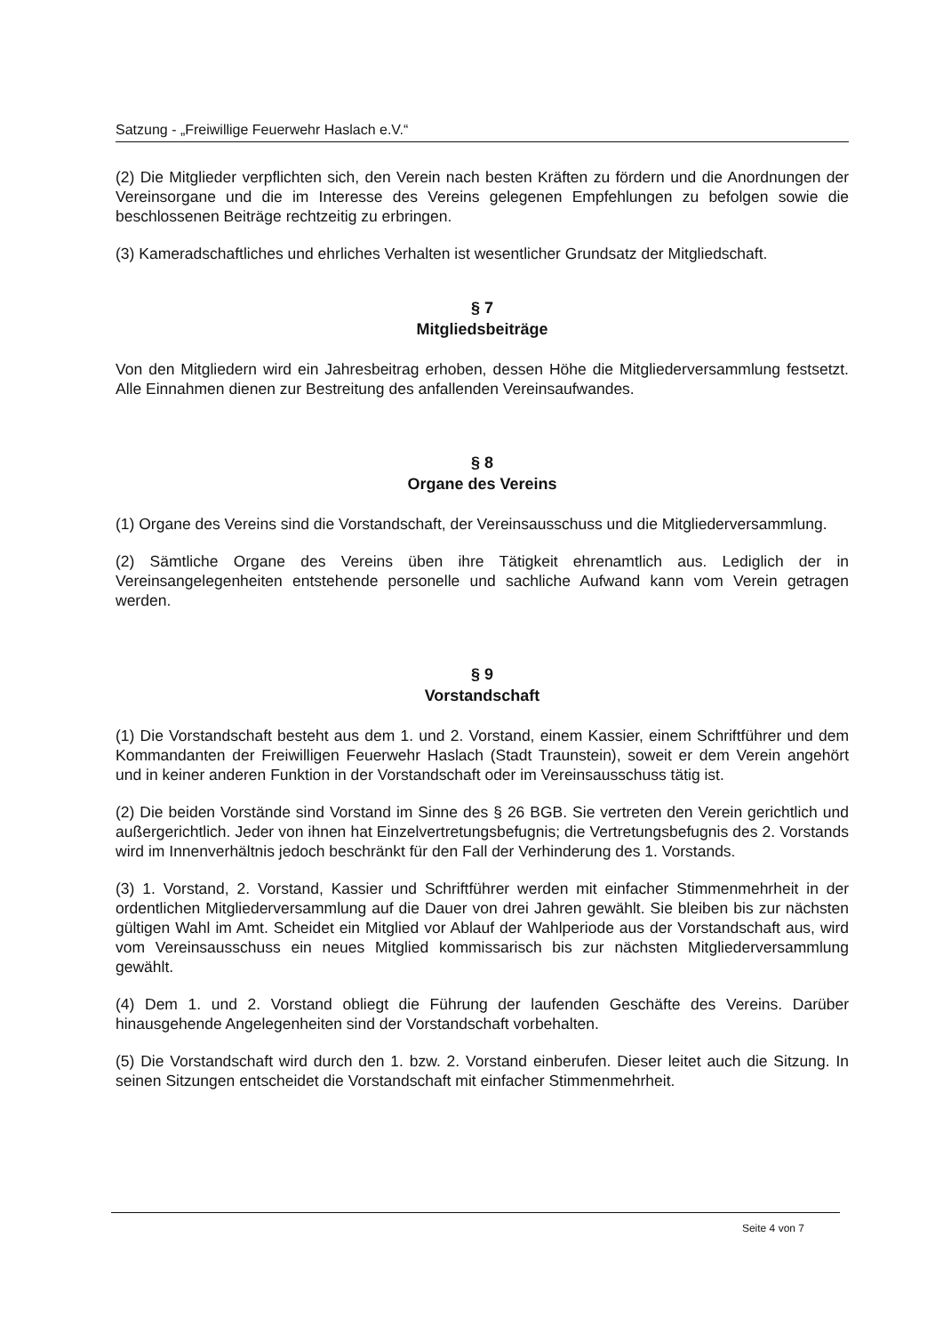Satzung - „Freiwillige Feuerwehr Haslach e.V.“
(2) Die Mitglieder verpflichten sich, den Verein nach besten Kräften zu fördern und die Anordnungen der Vereinsorgane und die im Interesse des Vereins gelegenen Empfehlungen zu befolgen sowie die beschlossenen Beiträge rechtzeitig zu erbringen.
(3) Kameradschaftliches und ehrliches Verhalten ist wesentlicher Grundsatz der Mitgliedschaft.
§ 7
Mitgliedsbeiträge
Von den Mitgliedern wird ein Jahresbeitrag erhoben, dessen Höhe die Mitgliederversammlung festsetzt. Alle Einnahmen dienen zur Bestreitung des anfallenden Vereinsaufwandes.
§ 8
Organe des Vereins
(1) Organe des Vereins sind die Vorstandschaft, der Vereinsausschuss und die Mitgliederversammlung.
(2) Sämtliche Organe des Vereins üben ihre Tätigkeit ehrenamtlich aus. Lediglich der in Vereinsangelegenheiten entstehende personelle und sachliche Aufwand kann vom Verein getragen werden.
§ 9
Vorstandschaft
(1) Die Vorstandschaft besteht aus dem 1. und 2. Vorstand, einem Kassier, einem Schriftführer und dem Kommandanten der Freiwilligen Feuerwehr Haslach (Stadt Traunstein), soweit er dem Verein angehört und in keiner anderen Funktion in der Vorstandschaft oder im Vereinsausschuss tätig ist.
(2) Die beiden Vorstände sind Vorstand im Sinne des § 26 BGB. Sie vertreten den Verein gerichtlich und außergerichtlich. Jeder von ihnen hat Einzelvertretungsbefugnis; die Vertretungsbefugnis des 2. Vorstands wird im Innenverhältnis jedoch beschränkt für den Fall der Verhinderung des 1. Vorstands.
(3) 1. Vorstand, 2. Vorstand, Kassier und Schriftführer werden mit einfacher Stimmenmehrheit in der ordentlichen Mitgliederversammlung auf die Dauer von drei Jahren gewählt. Sie bleiben bis zur nächsten gültigen Wahl im Amt. Scheidet ein Mitglied vor Ablauf der Wahlperiode aus der Vorstandschaft aus, wird vom Vereinsausschuss ein neues Mitglied kommissarisch bis zur nächsten Mitgliederversammlung gewählt.
(4) Dem 1. und 2. Vorstand obliegt die Führung der laufenden Geschäfte des Vereins. Darüber hinausgehende Angelegenheiten sind der Vorstandschaft vorbehalten.
(5) Die Vorstandschaft wird durch den 1. bzw. 2. Vorstand einberufen. Dieser leitet auch die Sitzung. In seinen Sitzungen entscheidet die Vorstandschaft mit einfacher Stimmenmehrheit.
Seite 4 von 7